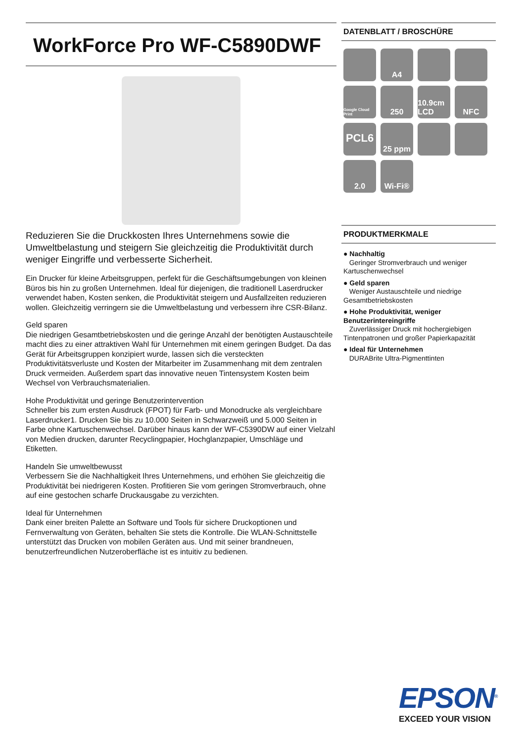WorkForce Pro WF-C5890DWF
Reduzieren Sie die Druckkosten Ihres Unternehmens sowie die Umweltbelastung und steigern Sie gleichzeitig die Produktivität durch weniger Eingriffe und verbesserte Sicherheit.
Ein Drucker für kleine Arbeitsgruppen, perfekt für die Geschäftsumgebungen von kleinen Büros bis hin zu großen Unternehmen. Ideal für diejenigen, die traditionell Laserdrucker verwendet haben, Kosten senken, die Produktivität steigern und Ausfallzeiten reduzieren wollen. Gleichzeitig verringern sie die Umweltbelastung und verbessern ihre CSR-Bilanz.
Geld sparen
Die niedrigen Gesamtbetriebskosten und die geringe Anzahl der benötigten Austauschteile macht dies zu einer attraktiven Wahl für Unternehmen mit einem geringen Budget. Da das Gerät für Arbeitsgruppen konzipiert wurde, lassen sich die versteckten Produktivitätsverluste und Kosten der Mitarbeiter im Zusammenhang mit dem zentralen Druck vermeiden. Außerdem spart das innovative neuen Tintensystem Kosten beim Wechsel von Verbrauchsmaterialien.
Hohe Produktivität und geringe Benutzerintervention
Schneller bis zum ersten Ausdruck (FPOT) für Farb- und Monodrucke als vergleichbare Laserdrucker1. Drucken Sie bis zu 10.000 Seiten in Schwarzweiß und 5.000 Seiten in Farbe ohne Kartuschenwechsel. Darüber hinaus kann der WF-C5390DW auf einer Vielzahl von Medien drucken, darunter Recyclingpapier, Hochglanzpapier, Umschläge und Etiketten.
Handeln Sie umweltbewusst
Verbessern Sie die Nachhaltigkeit Ihres Unternehmens, und erhöhen Sie gleichzeitig die Produktivität bei niedrigeren Kosten. Profitieren Sie vom geringen Stromverbrauch, ohne auf eine gestochen scharfe Druckausgabe zu verzichten.
Ideal für Unternehmen
Dank einer breiten Palette an Software und Tools für sichere Druckoptionen und Fernverwaltung von Geräten, behalten Sie stets die Kontrolle. Die WLAN-Schnittstelle unterstützt das Drucken von mobilen Geräten aus. Und mit seiner brandneuen, benutzerfreundlichen Nutzeroberfläche ist es intuitiv zu bedienen.
DATENBLATT / BROSCHÜRE
A4
Google Cloud Print
250
10.9cm LCD
NFC
PCL6
25 ppm
2.0
Wi-Fi®
PRODUKTMERKMALE
● Nachhaltig
Geringer Stromverbrauch und weniger Kartuschenwechsel
● Geld sparen
Weniger Austauschteile und niedrige Gesamtbetriebskosten
● Hohe Produktivität, weniger Benutzerintereingriffe
Zuverlässiger Druck mit hochergiebigen Tintenpatronen und großer Papierkapazität
● Ideal für Unternehmen
DURABrite Ultra-Pigmenttinten
EPSON<sup>®</sup>
EXCEED YOUR VISION